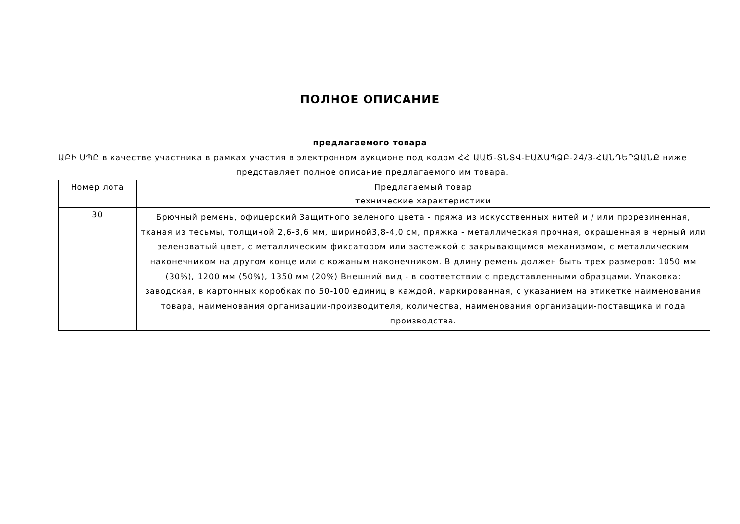ПОЛНОЕ ОПИСАНИЕ
предлагаемого товара
ԱԲԻ ՍՊԸ в качестве участника в рамках участия в электронном аукционе под кодом ՀՀ ԱԱԾ-ՏՆՏՎ-ԷԱՃԱՊՁԲ-24/3-ՀԱՆԴԵՐՁԱՆՔ ниже представляет полное описание предлагаемого им товара.
| Номер лота | Предлагаемый товар |
| --- | --- |
| | технические характеристики |
| 30 | Брючный ремень, офицерский Защитного зеленого цвета - пряжа из искусственных нитей и / или прорезиненная, тканая из тесьмы, толщиной 2,6-3,6 мм, шириной3,8-4,0 см, пряжка - металлическая прочная, окрашенная в черный или зеленоватый цвет, с металлическим фиксатором или застежкой с закрывающимся механизмом, с металлическим наконечником на другом конце или с кожаным наконечником. В длину ремень должен быть трех размеров: 1050 мм (30%), 1200 мм (50%), 1350 мм (20%) Внешний вид - в соответствии с представленными образцами. Упаковка: заводская, в картонных коробках по 50-100 единиц в каждой, маркированная, с указанием на этикетке наименования товара, наименования организации-производителя, количества, наименования организации-поставщика и года производства. |